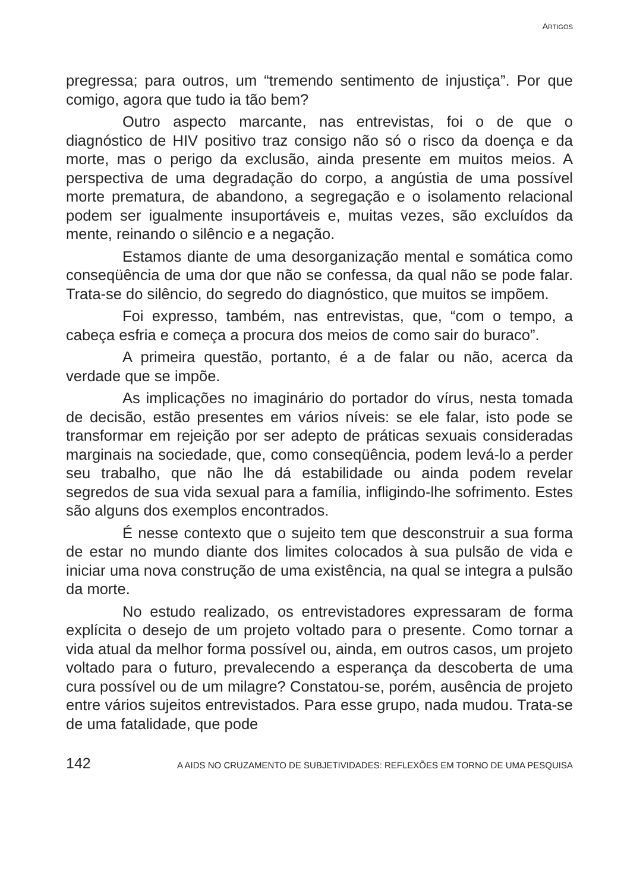ARTIGOS
pregressa; para outros, um “tremendo sentimento de injustiça”. Por que comigo, agora que tudo ia tão bem?
Outro aspecto marcante, nas entrevistas, foi o de que o diagnóstico de HIV positivo traz consigo não só o risco da doença e da morte, mas o perigo da exclusão, ainda presente em muitos meios. A perspectiva de uma degradação do corpo, a angústia de uma possível morte prematura, de abandono, a segregação e o isolamento relacional podem ser igualmente insuportáveis e, muitas vezes, são excluídos da mente, reinando o silêncio e a negação.
Estamos diante de uma desorganização mental e somática como conseqüência de uma dor que não se confessa, da qual não se pode falar. Trata-se do silêncio, do segredo do diagnóstico, que muitos se impõem.
Foi expresso, também, nas entrevistas, que, “com o tempo, a cabeça esfria e começa a procura dos meios de como sair do buraco”.
A primeira questão, portanto, é a de falar ou não, acerca da verdade que se impõe.
As implicações no imaginário do portador do vírus, nesta tomada de decisão, estão presentes em vários níveis: se ele falar, isto pode se transformar em rejeição por ser adepto de práticas sexuais consideradas marginais na sociedade, que, como conseqüência, podem levá-lo a perder seu trabalho, que não lhe dá estabilidade ou ainda podem revelar segredos de sua vida sexual para a família, infligindo-lhe sofrimento. Estes são alguns dos exemplos encontrados.
É nesse contexto que o sujeito tem que desconstruir a sua forma de estar no mundo diante dos limites colocados à sua pulsão de vida e iniciar uma nova construção de uma existência, na qual se integra a pulsão da morte.
No estudo realizado, os entrevistadores expressaram de forma explícita o desejo de um projeto voltado para o presente. Como tornar a vida atual da melhor forma possível ou, ainda, em outros casos, um projeto voltado para o futuro, prevalecendo a esperança da descoberta de uma cura possível ou de um milagre? Constatou-se, porém, ausência de projeto entre vários sujeitos entrevistados. Para esse grupo, nada mudou. Trata-se de uma fatalidade, que pode
142 A AIDS NO CRUZAMENTO DE SUBJETIVIDADES: REFLEXÕES EM TORNO DE UMA PESQUISA